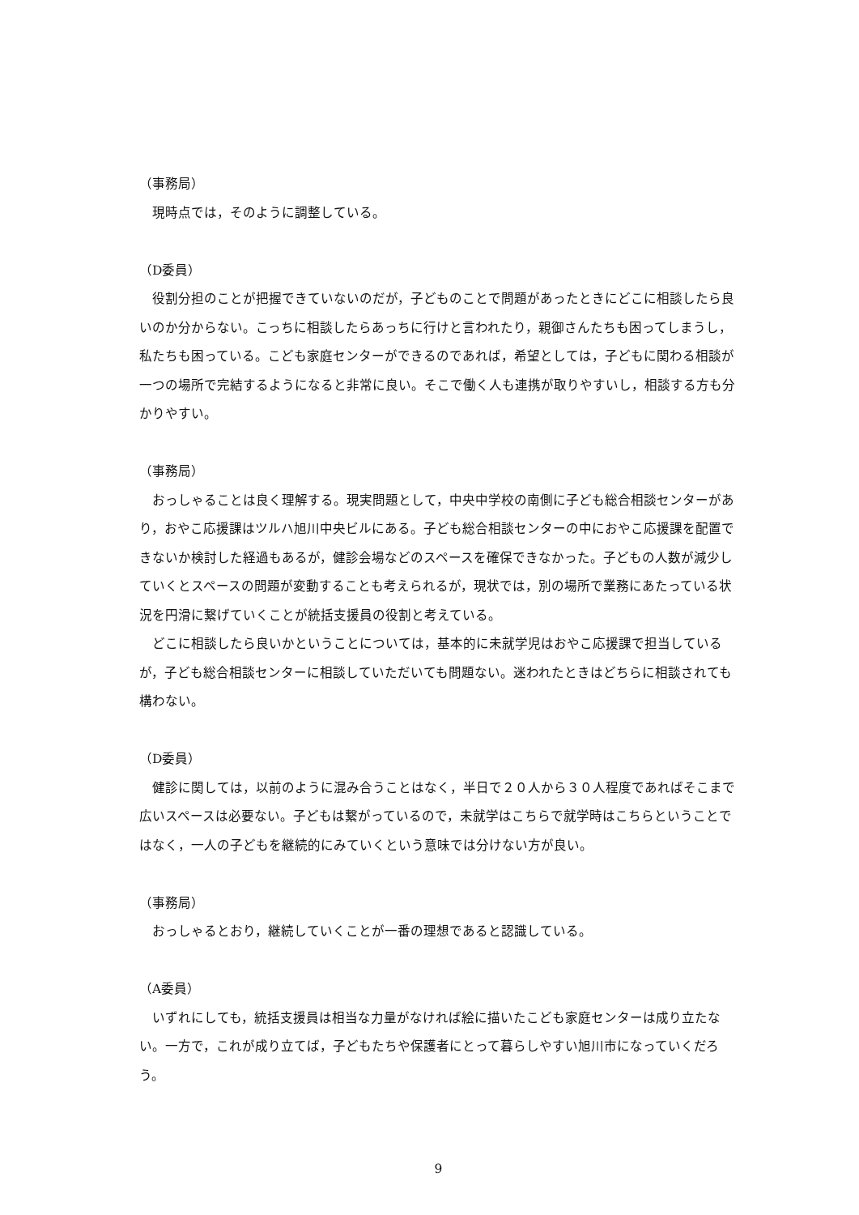（事務局）
現時点では，そのように調整している。
（D委員）
役割分担のことが把握できていないのだが，子どものことで問題があったときにどこに相談したら良いのか分からない。こっちに相談したらあっちに行けと言われたり，親御さんたちも困ってしまうし，私たちも困っている。こども家庭センターができるのであれば，希望としては，子どもに関わる相談が一つの場所で完結するようになると非常に良い。そこで働く人も連携が取りやすいし，相談する方も分かりやすい。
（事務局）
おっしゃることは良く理解する。現実問題として，中央中学校の南側に子ども総合相談センターがあり，おやこ応援課はツルハ旭川中央ビルにある。子ども総合相談センターの中におやこ応援課を配置できないか検討した経過もあるが，健診会場などのスペースを確保できなかった。子どもの人数が減少していくとスペースの問題が変動することも考えられるが，現状では，別の場所で業務にあたっている状況を円滑に繋げていくことが統括支援員の役割と考えている。
どこに相談したら良いかということについては，基本的に未就学児はおやこ応援課で担当しているが，子ども総合相談センターに相談していただいても問題ない。迷われたときはどちらに相談されても構わない。
（D委員）
健診に関しては，以前のように混み合うことはなく，半日で２０人から３０人程度であればそこまで広いスペースは必要ない。子どもは繋がっているので，未就学はこちらで就学時はこちらということではなく，一人の子どもを継続的にみていくという意味では分けない方が良い。
（事務局）
おっしゃるとおり，継続していくことが一番の理想であると認識している。
（A委員）
いずれにしても，統括支援員は相当な力量がなければ絵に描いたこども家庭センターは成り立たない。一方で，これが成り立てば，子どもたちや保護者にとって暮らしやすい旭川市になっていくだろう。
9